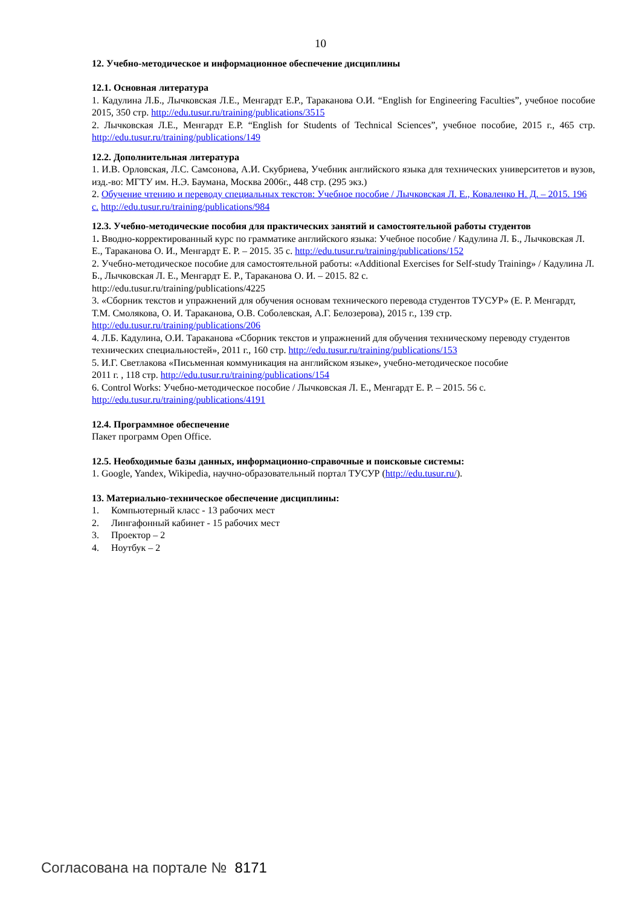10
12. Учебно-методическое и информационное обеспечение дисциплины
12.1. Основная литература
1. Кадулина Л.Б., Лычковская Л.Е., Менгардт Е.Р., Тараканова О.И. “English for Engineering Faculties”, учебное пособие 2015, 350 стр. http://edu.tusur.ru/training/publications/3515
2. Лычковская Л.Е., Менгардт Е.Р. “English for Students of Technical Sciences”, учебное пособие, 2015 г., 465 стр. http://edu.tusur.ru/training/publications/149
12.2. Дополнительная литература
1. И.В. Орловская, Л.С. Самсонова, А.И. Скубриева, Учебник английского языка для технических университетов и вузов, изд.-во: МГТУ им. Н.Э. Баумана, Москва 2006г., 448 стр. (295 экз.)
2. Обучение чтению и переводу специальных текстов: Учебное пособие / Лычковская Л. Е., Коваленко Н. Д. – 2015. 196 с. http://edu.tusur.ru/training/publications/984
12.3. Учебно-методические пособия для практических занятий и самостоятельной работы студентов
1. Вводно-корректированный курс по грамматике английского языка: Учебное пособие / Кадулина Л. Б., Лычковская Л. Е., Тараканова О. И., Менгардт Е. Р. – 2015. 35 с. http://edu.tusur.ru/training/publications/152
2. Учебно-методическое пособие для самостоятельной работы: «Additional Exercises for Self-study Training» / Кадулина Л. Б., Лычковская Л. Е., Менгардт Е. Р., Тараканова О. И. – 2015. 82 с.
http://edu.tusur.ru/training/publications/4225
3. «Сборник текстов и упражнений для обучения основам технического перевода студентов ТУСУР» (Е. Р. Менгардт, Т.М. Смолякова, О. И. Тараканова, О.В. Соболевская, А.Г. Белозерова), 2015 г., 139 стр. http://edu.tusur.ru/training/publications/206
4. Л.Б. Кадулина, О.И. Тараканова «Сборник текстов и упражнений для обучения техническому переводу студентов технических специальностей», 2011 г., 160 стр. http://edu.tusur.ru/training/publications/153
5. И.Г. Светлакова «Письменная коммуникация на английском языке», учебно-методическое пособие
2011 г. , 118 стр. http://edu.tusur.ru/training/publications/154
6. Control Works: Учебно-методическое пособие / Лычковская Л. Е., Менгардт Е. Р. – 2015. 56 с.
http://edu.tusur.ru/training/publications/4191
12.4. Программное обеспечение
Пакет программ Open Office.
12.5. Необходимые базы данных, информационно-справочные и поисковые системы:
1. Google, Yandex, Wikipedia, научно-образовательный портал ТУСУР (http://edu.tusur.ru/).
13. Материально-техническое обеспечение дисциплины:
1. Компьютерный класс - 13 рабочих мест
2. Лингафонный кабинет - 15 рабочих мест
3. Проектор – 2
4. Ноутбук – 2
Согласована на портале № 8171